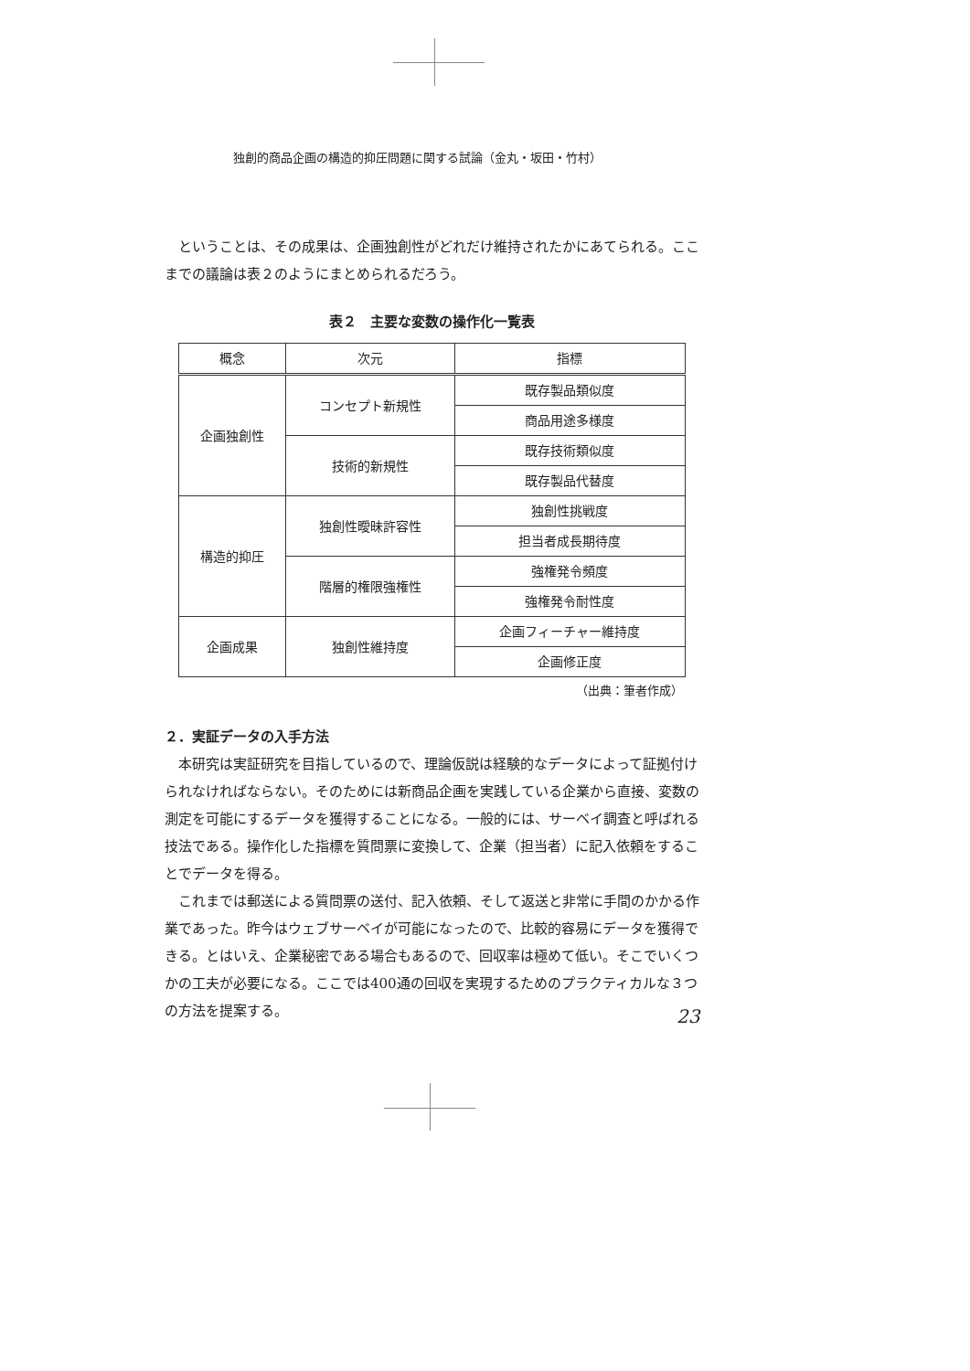独創的商品企画の構造的抑圧問題に関する試論（金丸・坂田・竹村）
ということは、その成果は、企画独創性がどれだけ維持されたかにあてられる。ここまでの議論は表２のようにまとめられるだろう。
表２　主要な変数の操作化一覧表
| 概念 | 次元 | 指標 |
| --- | --- | --- |
| 企画独創性 | コンセプト新規性 | 既存製品類似度 |
| | | 商品用途多様度 |
| | 技術的新規性 | 既存技術類似度 |
| | | 既存製品代替度 |
| 構造的抑圧 | 独創性曖昧許容性 | 独創性挑戦度 |
| | | 担当者成長期待度 |
| | 階層的権限強権性 | 強権発令頻度 |
| | | 強権発令耐性度 |
| 企画成果 | 独創性維持度 | 企画フィーチャー維持度 |
| | | 企画修正度 |
（出典：筆者作成）
２．実証データの入手方法
本研究は実証研究を目指しているので、理論仮説は経験的なデータによって証拠付けられなければならない。そのためには新商品企画を実践している企業から直接、変数の測定を可能にするデータを獲得することになる。一般的には、サーベイ調査と呼ばれる技法である。操作化した指標を質問票に変換して、企業（担当者）に記入依頼をすることでデータを得る。
これまでは郵送による質問票の送付、記入依頼、そして返送と非常に手間のかかる作業であった。昨今はウェブサーベイが可能になったので、比較的容易にデータを獲得できる。とはいえ、企業秘密である場合もあるので、回収率は極めて低い。そこでいくつかの工夫が必要になる。ここでは400通の回収を実現するためのプラクティカルな３つの方法を提案する。
23